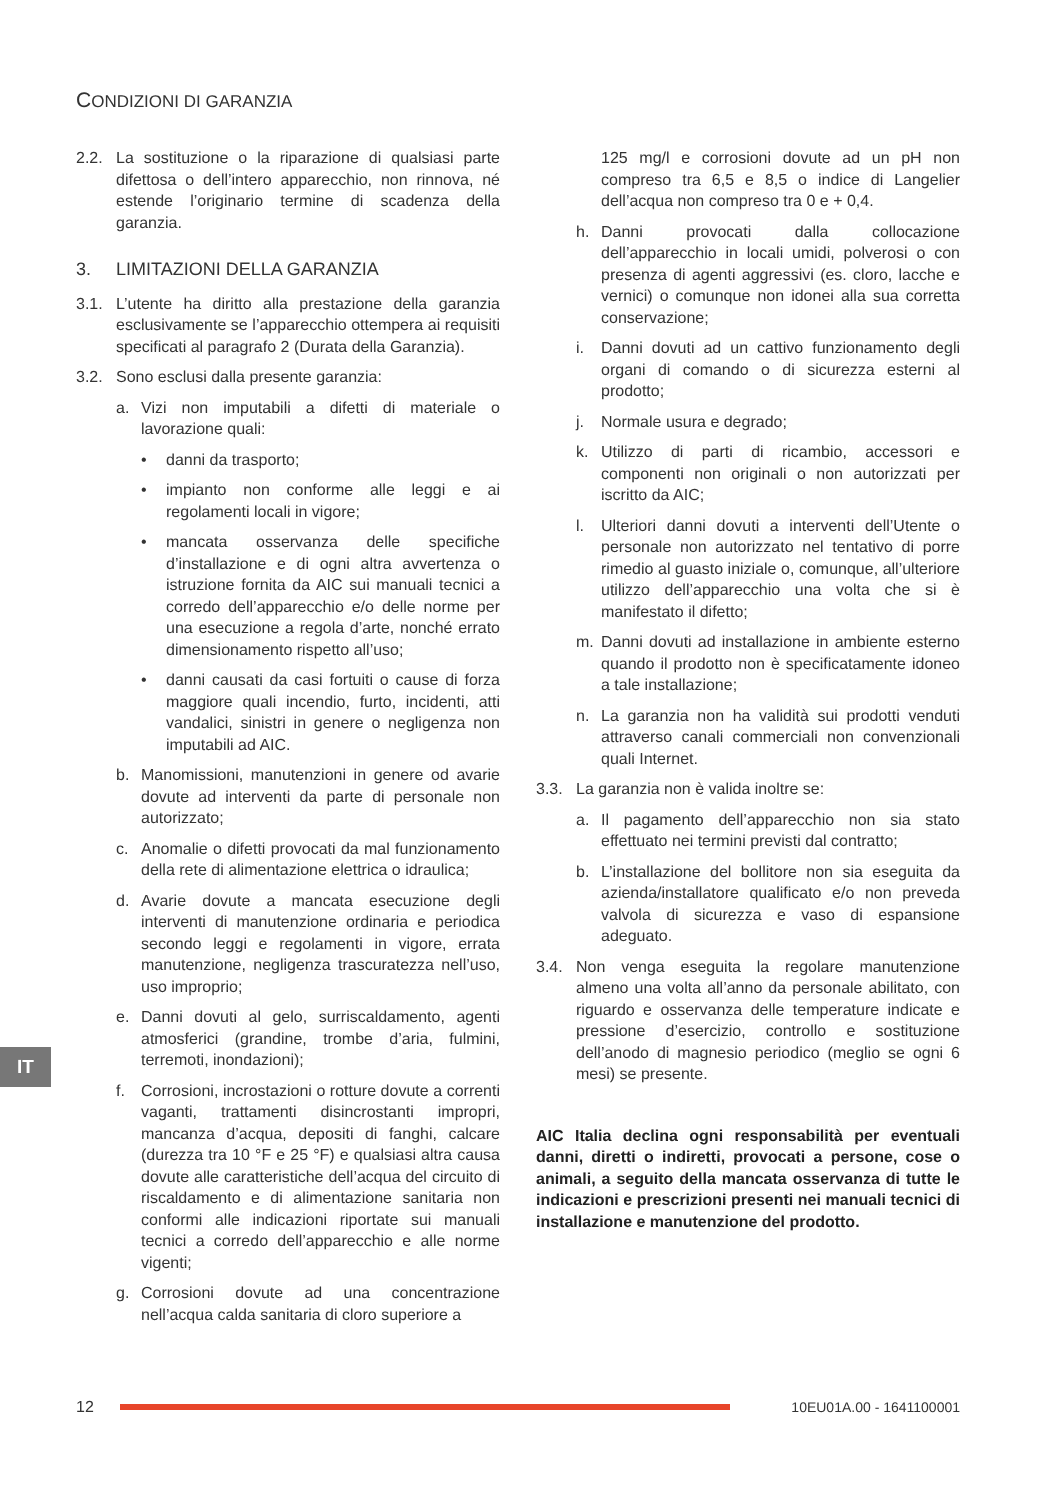CONDIZIONI DI GARANZIA
2.2. La sostituzione o la riparazione di qualsiasi parte difettosa o dell’intero apparecchio, non rinnova, né estende l’originario termine di scadenza della garanzia.
3. LIMITAZIONI DELLA GARANZIA
3.1. L’utente ha diritto alla prestazione della garanzia esclusivamente se l’apparecchio ottempera ai requisiti specificati al paragrafo 2 (Durata della Garanzia).
3.2. Sono esclusi dalla presente garanzia:
a. Vizi non imputabili a difetti di materiale o lavorazione quali:
• danni da trasporto;
• impianto non conforme alle leggi e ai regolamenti locali in vigore;
• mancata osservanza delle specifiche d’installazione e di ogni altra avvertenza o istruzione fornita da AIC sui manuali tecnici a corredo dell’apparecchio e/o delle norme per una esecuzione a regola d’arte, nonché errato dimensionamento rispetto all’uso;
• danni causati da casi fortuiti o cause di forza maggiore quali incendio, furto, incidenti, atti vandalici, sinistri in genere o negligenza non imputabili ad AIC.
b. Manomissioni, manutenzioni in genere od avarie dovute ad interventi da parte di personale non autorizzato;
c. Anomalie o difetti provocati da mal funzionamento della rete di alimentazione elettrica o idraulica;
d. Avarie dovute a mancata esecuzione degli interventi di manutenzione ordinaria e periodica secondo leggi e regolamenti in vigore, errata manutenzione, negligenza trascuratezza nell’uso, uso improprio;
e. Danni dovuti al gelo, surriscaldamento, agenti atmosferici (grandine, trombe d’aria, fulmini, terremoti, inondazioni);
f. Corrosioni, incrostazioni o rotture dovute a correnti vaganti, trattamenti disincrostanti impropri, mancanza d’acqua, depositi di fanghi, calcare (durezza tra 10 °F e 25 °F) e qualsiasi altra causa dovute alle caratteristiche dell’acqua del circuito di riscaldamento e di alimentazione sanitaria non conformi alle indicazioni riportate sui manuali tecnici a corredo dell’apparecchio e alle norme vigenti;
g. Corrosioni dovute ad una concentrazione nell’acqua calda sanitaria di cloro superiore a
125 mg/l e corrosioni dovute ad un pH non compreso tra 6,5 e 8,5 o indice di Langelier dell’acqua non compreso tra 0 e + 0,4.
h. Danni provocati dalla collocazione dell’apparecchio in locali umidi, polverosi o con presenza di agenti aggressivi (es. cloro, lacche e vernici) o comunque non idonei alla sua corretta conservazione;
i. Danni dovuti ad un cattivo funzionamento degli organi di comando o di sicurezza esterni al prodotto;
j. Normale usura e degrado;
k. Utilizzo di parti di ricambio, accessori e componenti non originali o non autorizzati per iscritto da AIC;
l. Ulteriori danni dovuti a interventi dell’Utente o personale non autorizzato nel tentativo di porre rimedio al guasto iniziale o, comunque, all’ulteriore utilizzo dell’apparecchio una volta che si è manifestato il difetto;
m. Danni dovuti ad installazione in ambiente esterno quando il prodotto non è specificatamente idoneo a tale installazione;
n. La garanzia non ha validità sui prodotti venduti attraverso canali commerciali non convenzionali quali Internet.
3.3. La garanzia non è valida inoltre se:
a. Il pagamento dell’apparecchio non sia stato effettuato nei termini previsti dal contratto;
b. L’installazione del bollitore non sia eseguita da azienda/installatore qualificato e/o non preveda valvola di sicurezza e vaso di espansione adeguato.
3.4. Non venga eseguita la regolare manutenzione almeno una volta all’anno da personale abilitato, con riguardo e osservanza delle temperature indicate e pressione d’esercizio, controllo e sostituzione dell’anodo di magnesio periodico (meglio se ogni 6 mesi) se presente.
AIC Italia declina ogni responsabilità per eventuali danni, diretti o indiretti, provocati a persone, cose o animali, a seguito della mancata osservanza di tutte le indicazioni e prescrizioni presenti nei manuali tecnici di installazione e manutenzione del prodotto.
IT
12 10EU01A.00 - 1641100001